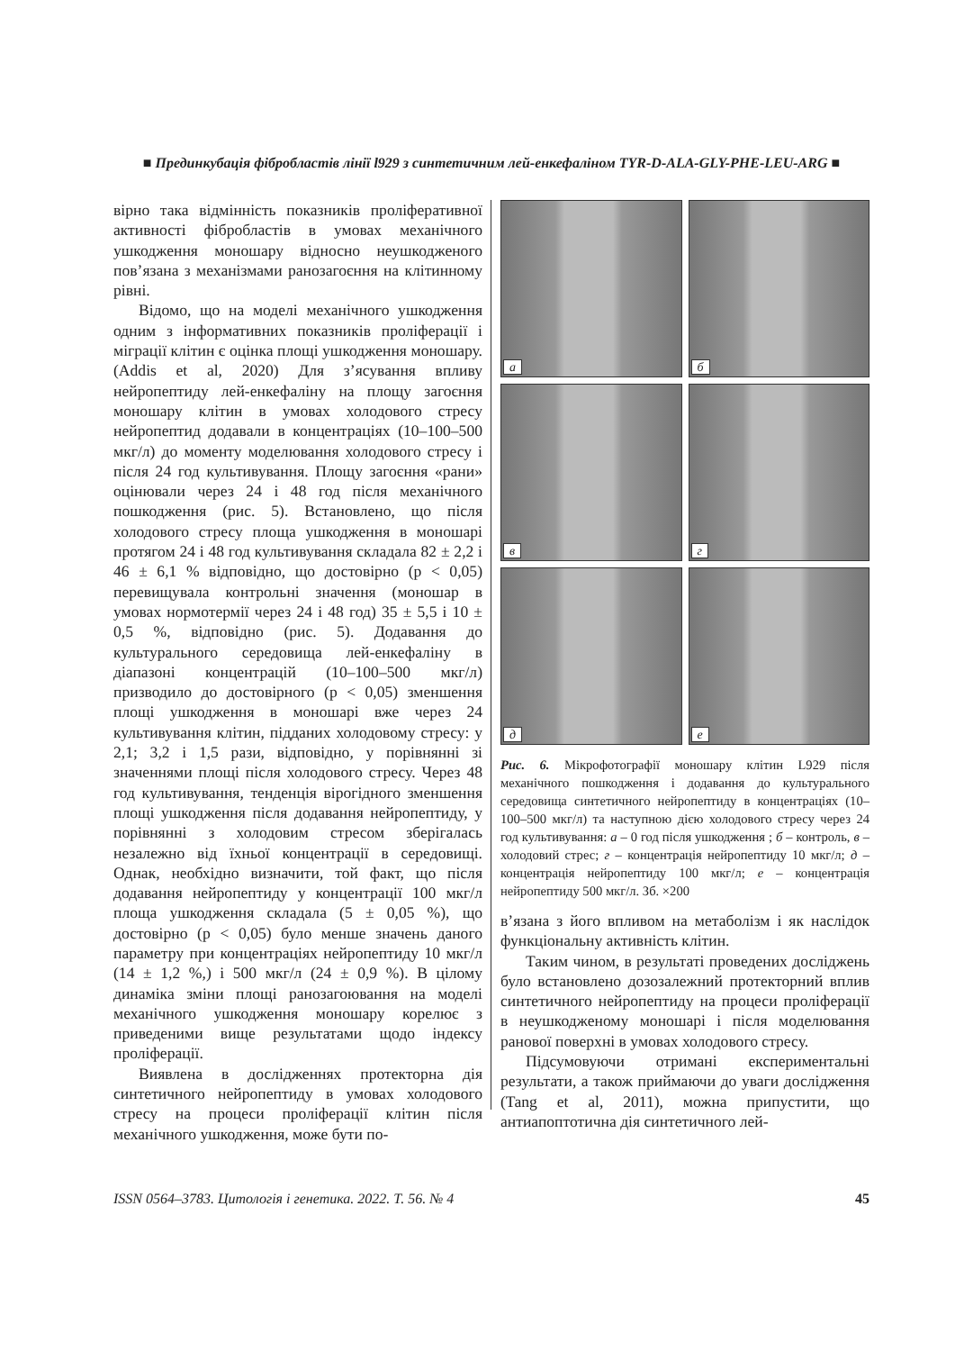■ Прединкубація фібробластів лінії l929 з синтетичним лей-енкефаліном TYR-D-ALA-GLY-PHE-LEU-ARG ■
вірно така відмінність показників проліферативної активності фібробластів в умовах механічного ушкодження моношару відносно неушкодженого пов’язана з механізмами ранозагоєння на клітинному рівні.
Відомо, що на моделі механічного ушкодження одним з інформативних показників проліферації і міграції клітин є оцінка площі ушкодження моношару. (Addis et al, 2020) Для з’ясування впливу нейропептиду лей-енкефаліну на площу загоєння моношару клітин в умовах холодового стресу нейропептид додавали в концентраціях (10–100–500 мкг/л) до моменту моделювання холодового стресу і після 24 год культивування. Площу загоєння «рани» оцінювали через 24 і 48 год після механічного пошкодження (рис. 5). Встановлено, що після холодового стресу площа ушкодження в моношарі протягом 24 і 48 год культивування складала 82 ± 2,2 і 46 ± 6,1 % відповідно, що достовірно (р < 0,05) перевищувала контрольні значення (моношар в умовах нормотермії через 24 і 48 год) 35 ± 5,5 і 10 ± 0,5 %, відповідно (рис. 5). Додавання до культурального середовища лей-енкефаліну в діапазоні концентрацій (10–100–500 мкг/л) призводило до достовірного (р < 0,05) зменшення площі ушкодження в моношарі вже через 24 культивування клітин, підданих холодовому стресу: у 2,1; 3,2 і 1,5 рази, відповідно, у порівнянні зі значеннями площі після холодового стресу. Через 48 год культивування, тенденція вірогідного зменшення площі ушкодження після додавання нейропептиду, у порівнянні з холодовим стресом зберігалась незалежно від їхньої концентрації в середовищі. Однак, необхідно визначити, той факт, що після додавання нейропептиду у концентрації 100 мкг/л площа ушкодження складала (5 ± 0,05 %), що достовірно (р < 0,05) було менше значень даного параметру при концентраціях нейропептиду 10 мкг/л (14 ± 1,2 %,) і 500 мкг/л (24 ± 0,9 %). В цілому динаміка зміни площі ранозагоювання на моделі механічного ушкодження моношару корелює з приведеними вище результатами щодо індексу проліферації.
Виявлена в дослідженнях протекторна дія синтетичного нейропептиду в умовах холодового стресу на процеси проліферації клітин після механічного ушкодження, може бути по-
а
б
в
г
д
е
Рис. 6. Мікрофотографії моношару клітин L929 після механічного пошкодження і додавання до культурального середовища синтетичного нейропептиду в концентраціях (10–100–500 мкг/л) та наступною дією холодового стресу через 24 год культивування: а – 0 год після ушкодження ; б – контроль, в – холодовий стрес; г – концентрація нейропептиду 10 мкг/л; д – концентрація нейропептиду 100 мкг/л; е – концентрація нейропептиду 500 мкг/л. Зб. ×200
в’язана з його впливом на метаболізм і як наслідок функціональну активність клітин.
Таким чином, в результаті проведених досліджень було встановлено дозозалежний протекторний вплив синтетичного нейропептиду на процеси проліферації в неушкодженому моношарі і після моделювання ранової поверхні в умовах холодового стресу.
Підсумовуючи отримані експериментальні результати, а також приймаючи до уваги дослідження (Tang et al, 2011), можна припустити, що антиапоптотична дія синтетичного лей-
ISSN 0564–3783. Цитологія і генетика. 2022. Т. 56. № 4 45